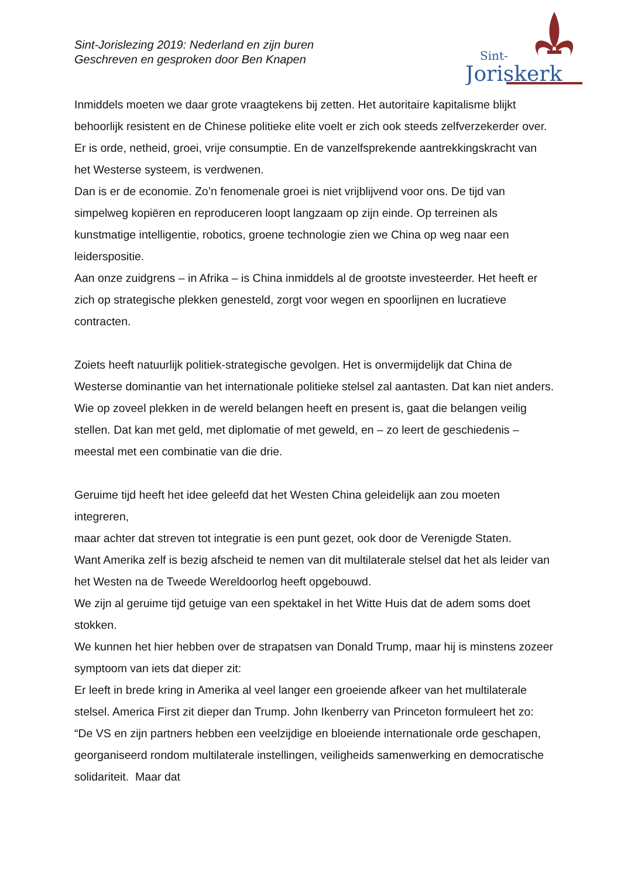Sint-Jorislezing 2019: Nederland en zijn buren
Geschreven en gesproken door Ben Knapen
Sint-
Joriskerk
Inmiddels moeten we daar grote vraagtekens bij zetten. Het autoritaire kapitalisme blijkt behoorlijk resistent en de Chinese politieke elite voelt er zich ook steeds zelfverzekerder over. Er is orde, netheid, groei, vrije consumptie. En de vanzelfsprekende aantrekkingskracht van het Westerse systeem, is verdwenen.
Dan is er de economie. Zo’n fenomenale groei is niet vrijblijvend voor ons. De tijd van simpelweg kopiëren en reproduceren loopt langzaam op zijn einde. Op terreinen als kunstmatige intelligentie, robotics, groene technologie zien we China op weg naar een leiderspositie.
Aan onze zuidgrens – in Afrika – is China inmiddels al de grootste investeerder. Het heeft er zich op strategische plekken genesteld, zorgt voor wegen en spoorlijnen en lucratieve contracten.
Zoiets heeft natuurlijk politiek-strategische gevolgen. Het is onvermijdelijk dat China de Westerse dominantie van het internationale politieke stelsel zal aantasten. Dat kan niet anders. Wie op zoveel plekken in de wereld belangen heeft en present is, gaat die belangen veilig stellen. Dat kan met geld, met diplomatie of met geweld, en – zo leert de geschiedenis – meestal met een combinatie van die drie.
Geruime tijd heeft het idee geleefd dat het Westen China geleidelijk aan zou moeten integreren,
maar achter dat streven tot integratie is een punt gezet, ook door de Verenigde Staten.
Want Amerika zelf is bezig afscheid te nemen van dit multilaterale stelsel dat het als leider van het Westen na de Tweede Wereldoorlog heeft opgebouwd.
We zijn al geruime tijd getuige van een spektakel in het Witte Huis dat de adem soms doet stokken.
We kunnen het hier hebben over de strapatsen van Donald Trump, maar hij is minstens zozeer symptoom van iets dat dieper zit:
Er leeft in brede kring in Amerika al veel langer een groeiende afkeer van het multilaterale stelsel. America First zit dieper dan Trump. John Ikenberry van Princeton formuleert het zo: “De VS en zijn partners hebben een veelzijdige en bloeiende internationale orde geschapen, georganiseerd rondom multilaterale instellingen, veiligheids samenwerking en democratische solidariteit. Maar dat